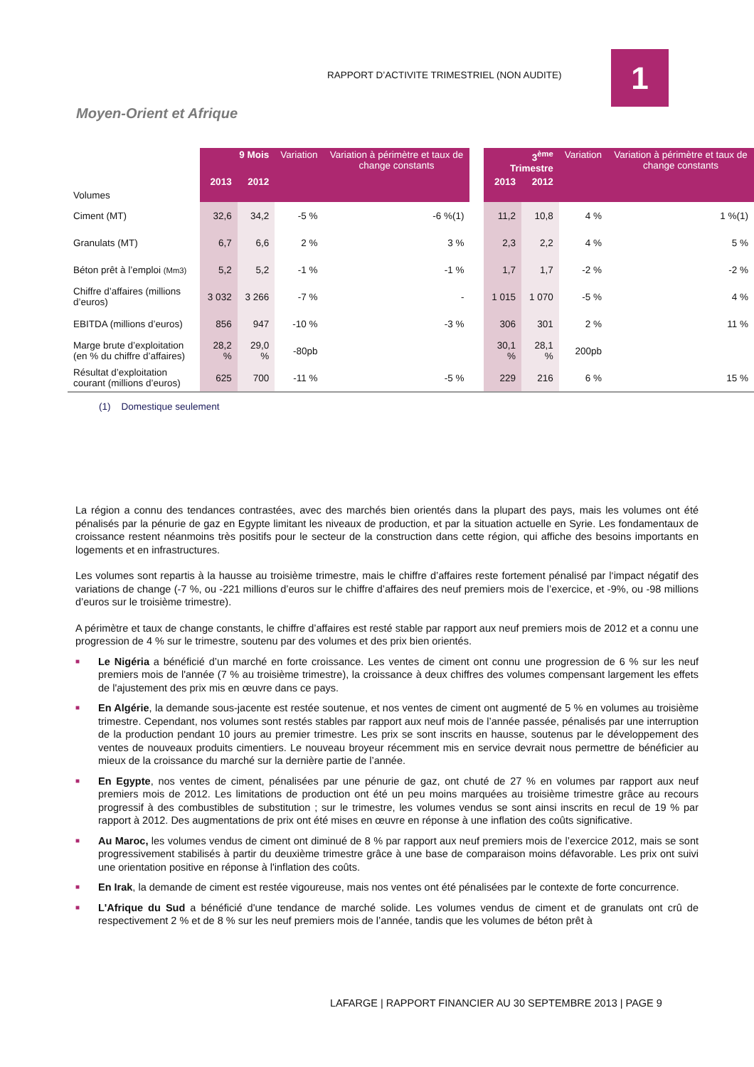RAPPORT D’ACTIVITE TRIMESTRIEL (NON AUDITE)
1
Moyen-Orient et Afrique
| Volumes | 9 Mois | | Variation | Variation à périmètre et taux de change constants | | 3<sup>ème</sup> Trimestre | | Variation | Variation à périmètre et taux de change constants |
| | 2013 | 2012 | | | | 2013 | 2012 | | |
| Ciment (MT) | 32,6 | 34,2 | -5 % | -6 %(1) | | 11,2 | 10,8 | 4 % | 1 %(1) |
| Granulats (MT) | 6,7 | 6,6 | 2 % | 3 % | | 2,3 | 2,2 | 4 % | 5 % |
| Béton prêt à l’emploi (Mm3) | 5,2 | 5,2 | -1 % | -1 % | | 1,7 | 1,7 | -2 % | -2 % |
| Chiffre d’affaires (millions d’euros) | 3 032 | 3 266 | -7 % | - | | 1 015 | 1 070 | -5 % | 4 % |
| EBITDA (millions d’euros) | 856 | 947 | -10 % | -3 % | | 306 | 301 | 2 % | 11 % |
| Marge brute d’exploitation (en % du chiffre d’affaires) | 28,2 % | 29,0 % | -80pb | | | 30,1 % | 28,1 % | 200pb | |
| Résultat d’exploitation courant (millions d’euros) | 625 | 700 | -11 % | -5 % | | 229 | 216 | 6 % | 15 % |
| (1) Domestique seulement | | | | | | | | | |
La région a connu des tendances contrastées, avec des marchés bien orientés dans la plupart des pays, mais les volumes ont été pénalisés par la pénurie de gaz en Egypte limitant les niveaux de production, et par la situation actuelle en Syrie. Les fondamentaux de croissance restent néanmoins très positifs pour le secteur de la construction dans cette région, qui affiche des besoins importants en logements et en infrastructures.
Les volumes sont repartis à la hausse au troisième trimestre, mais le chiffre d’affaires reste fortement pénalisé par l‘impact négatif des variations de change (-7 %, ou -221 millions d’euros sur le chiffre d’affaires des neuf premiers mois de l’exercice, et -9%, ou -98 millions d’euros sur le troisième trimestre).
A périmètre et taux de change constants, le chiffre d’affaires est resté stable par rapport aux neuf premiers mois de 2012 et a connu une progression de 4 % sur le trimestre, soutenu par des volumes et des prix bien orientés.
■ Le Nigéria a bénéficié d’un marché en forte croissance. Les ventes de ciment ont connu une progression de 6 % sur les neuf premiers mois de l'année (7 % au troisième trimestre), la croissance à deux chiffres des volumes compensant largement les effets de l'ajustement des prix mis en œuvre dans ce pays.
■ En Algérie, la demande sous-jacente est restée soutenue, et nos ventes de ciment ont augmenté de 5 % en volumes au troisième trimestre. Cependant, nos volumes sont restés stables par rapport aux neuf mois de l’année passée, pénalisés par une interruption de la production pendant 10 jours au premier trimestre. Les prix se sont inscrits en hausse, soutenus par le développement des ventes de nouveaux produits cimentiers. Le nouveau broyeur récemment mis en service devrait nous permettre de bénéficier au mieux de la croissance du marché sur la dernière partie de l’année.
■ En Egypte, nos ventes de ciment, pénalisées par une pénurie de gaz, ont chuté de 27 % en volumes par rapport aux neuf premiers mois de 2012. Les limitations de production ont été un peu moins marquées au troisième trimestre grâce au recours progressif à des combustibles de substitution ; sur le trimestre, les volumes vendus se sont ainsi inscrits en recul de 19 % par rapport à 2012. Des augmentations de prix ont été mises en œuvre en réponse à une inflation des coûts significative.
■ Au Maroc, les volumes vendus de ciment ont diminué de 8 % par rapport aux neuf premiers mois de l’exercice 2012, mais se sont progressivement stabilisés à partir du deuxième trimestre grâce à une base de comparaison moins défavorable. Les prix ont suivi une orientation positive en réponse à l'inflation des coûts.
■ En Irak, la demande de ciment est restée vigoureuse, mais nos ventes ont été pénalisées par le contexte de forte concurrence.
■ L'Afrique du Sud a bénéficié d'une tendance de marché solide. Les volumes vendus de ciment et de granulats ont crû de respectivement 2 % et de 8 % sur les neuf premiers mois de l’année, tandis que les volumes de béton prêt à
LAFARGE | RAPPORT FINANCIER AU 30 SEPTEMBRE 2013 | PAGE 9